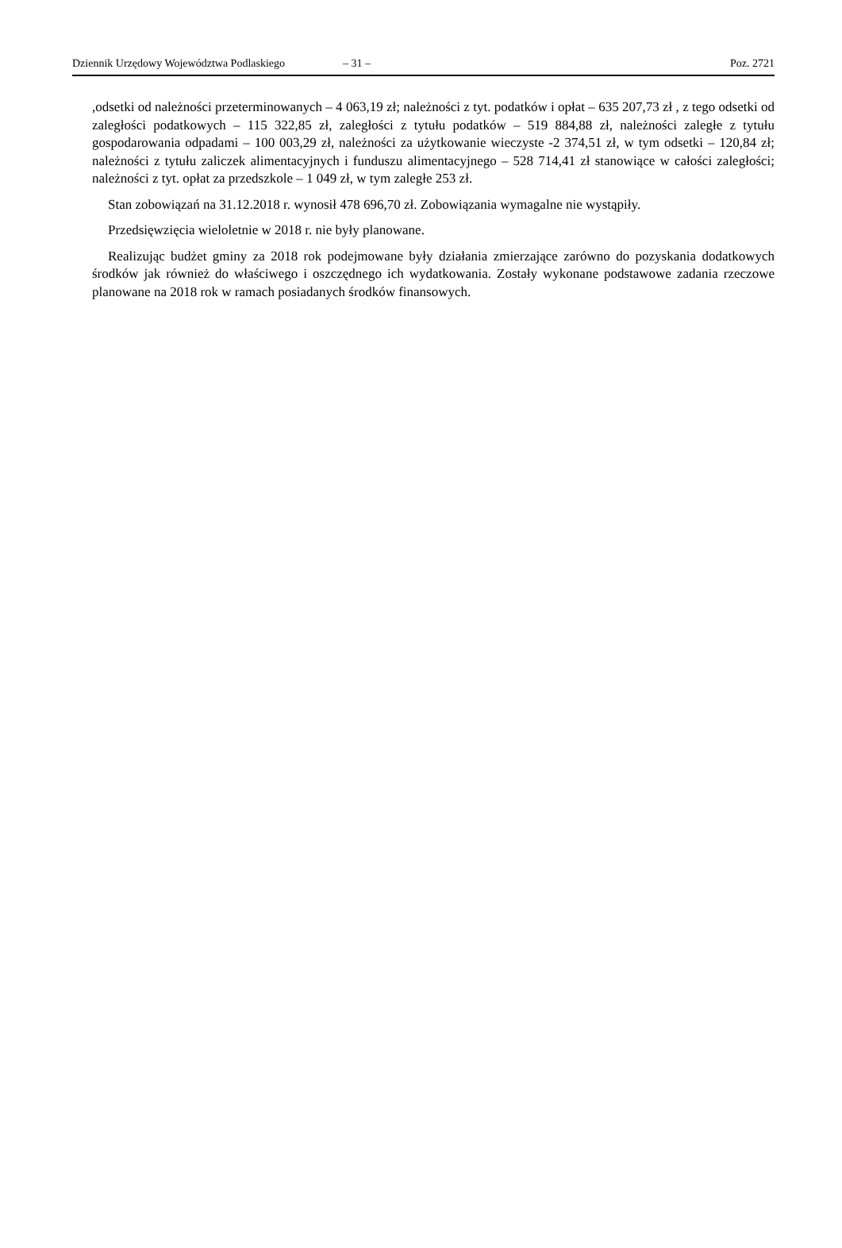Dziennik Urzędowy Województwa Podlaskiego – 31 – Poz. 2721
,odsetki od należności przeterminowanych – 4 063,19 zł; należności z tyt. podatków i opłat – 635 207,73 zł , z tego odsetki od zaległości podatkowych – 115 322,85 zł, zaległości z tytułu podatków – 519 884,88 zł, należności zaległe z tytułu gospodarowania odpadami – 100 003,29 zł, należności za użytkowanie wieczyste -2 374,51 zł, w tym odsetki – 120,84 zł; należności z tytułu zaliczek alimentacyjnych i funduszu alimentacyjnego – 528 714,41 zł stanowiące w całości zaległości; należności z tyt. opłat za przedszkole – 1 049 zł, w tym zaległe 253 zł.
Stan zobowiązań na 31.12.2018 r. wynosił 478 696,70 zł. Zobowiązania wymagalne nie wystąpiły.
Przedsięwzięcia wieloletnie w 2018 r. nie były planowane.
Realizując budżet gminy za 2018 rok podejmowane były działania zmierzające zarówno do pozyskania dodatkowych środków jak również do właściwego i oszczędnego ich wydatkowania. Zostały wykonane podstawowe zadania rzeczowe planowane na 2018 rok w ramach posiadanych środków finansowych.